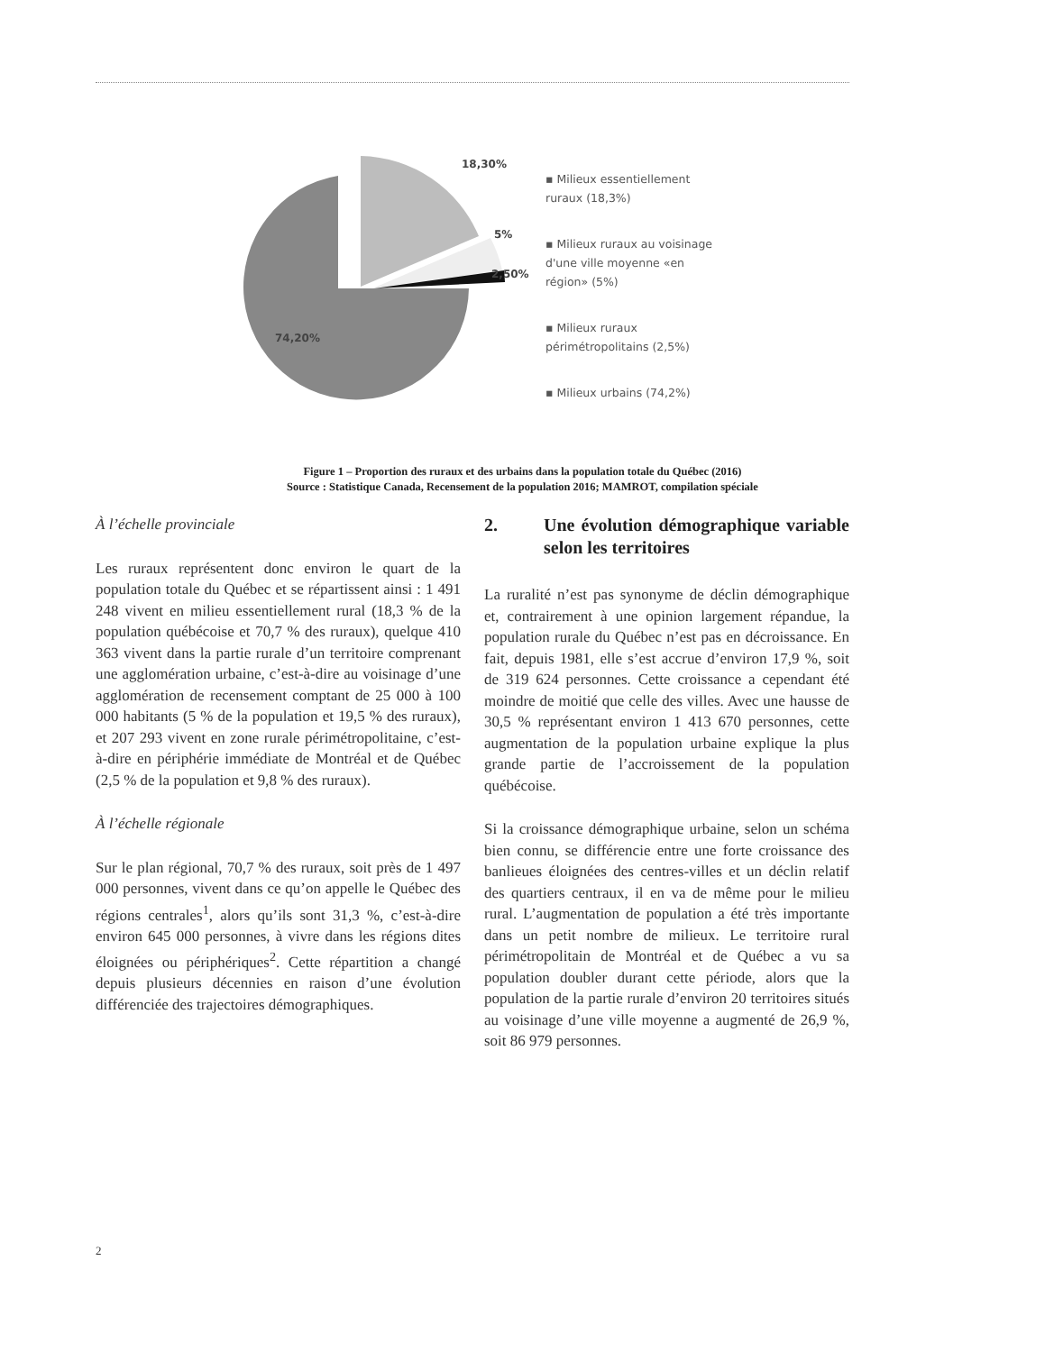18,30%
5%
2,50%
74,20%
▪ Milieux essentiellement
ruraux (18,3%)
▪ Milieux ruraux au voisinage
d'une ville moyenne «en
région» (5%)
▪ Milieux ruraux
périmétropolitains (2,5%)
▪ Milieux urbains (74,2%)
Figure 1 – Proportion des ruraux et des urbains dans la population totale du Québec (2016)
Source : Statistique Canada, Recensement de la population 2016; MAMROT, compilation spéciale
À l’échelle provinciale
Les ruraux représentent donc environ le quart de la population totale du Québec et se répartissent ainsi : 1 491 248 vivent en milieu essentiellement rural (18,3 % de la population québécoise et 70,7 % des ruraux), quelque 410 363 vivent dans la partie rurale d’un territoire comprenant une agglomération urbaine, c’est-à-dire au voisinage d’une agglomération de recensement comptant de 25 000 à 100 000 habitants (5 % de la population et 19,5 % des ruraux), et 207 293 vivent en zone rurale périmétropolitaine, c’est-à-dire en périphérie immédiate de Montréal et de Québec (2,5 % de la population et 9,8 % des ruraux).
À l’échelle régionale
Sur le plan régional, 70,7 % des ruraux, soit près de 1 497 000 personnes, vivent dans ce qu’on appelle le Québec des régions centrales<sup>1</sup>, alors qu’ils sont 31,3 %, c’est-à-dire environ 645 000 personnes, à vivre dans les régions dites éloignées ou périphériques<sup>2</sup>. Cette répartition a changé depuis plusieurs décennies en raison d’une évolution différenciée des trajectoires démographiques.
2. Une évolution démographique variable selon les territoires
La ruralité n’est pas synonyme de déclin démographique et, contrairement à une opinion largement répandue, la population rurale du Québec n’est pas en décroissance. En fait, depuis 1981, elle s’est accrue d’environ 17,9 %, soit de 319 624 personnes. Cette croissance a cependant été moindre de moitié que celle des villes. Avec une hausse de 30,5 % représentant environ 1 413 670 personnes, cette augmentation de la population urbaine explique la plus grande partie de l’accroissement de la population québécoise.
Si la croissance démographique urbaine, selon un schéma bien connu, se différencie entre une forte croissance des banlieues éloignées des centres-villes et un déclin relatif des quartiers centraux, il en va de même pour le milieu rural. L’augmentation de population a été très importante dans un petit nombre de milieux. Le territoire rural périmétropolitain de Montréal et de Québec a vu sa population doubler durant cette période, alors que la population de la partie rurale d’environ 20 territoires situés au voisinage d’une ville moyenne a augmenté de 26,9 %, soit 86 979 personnes.
2